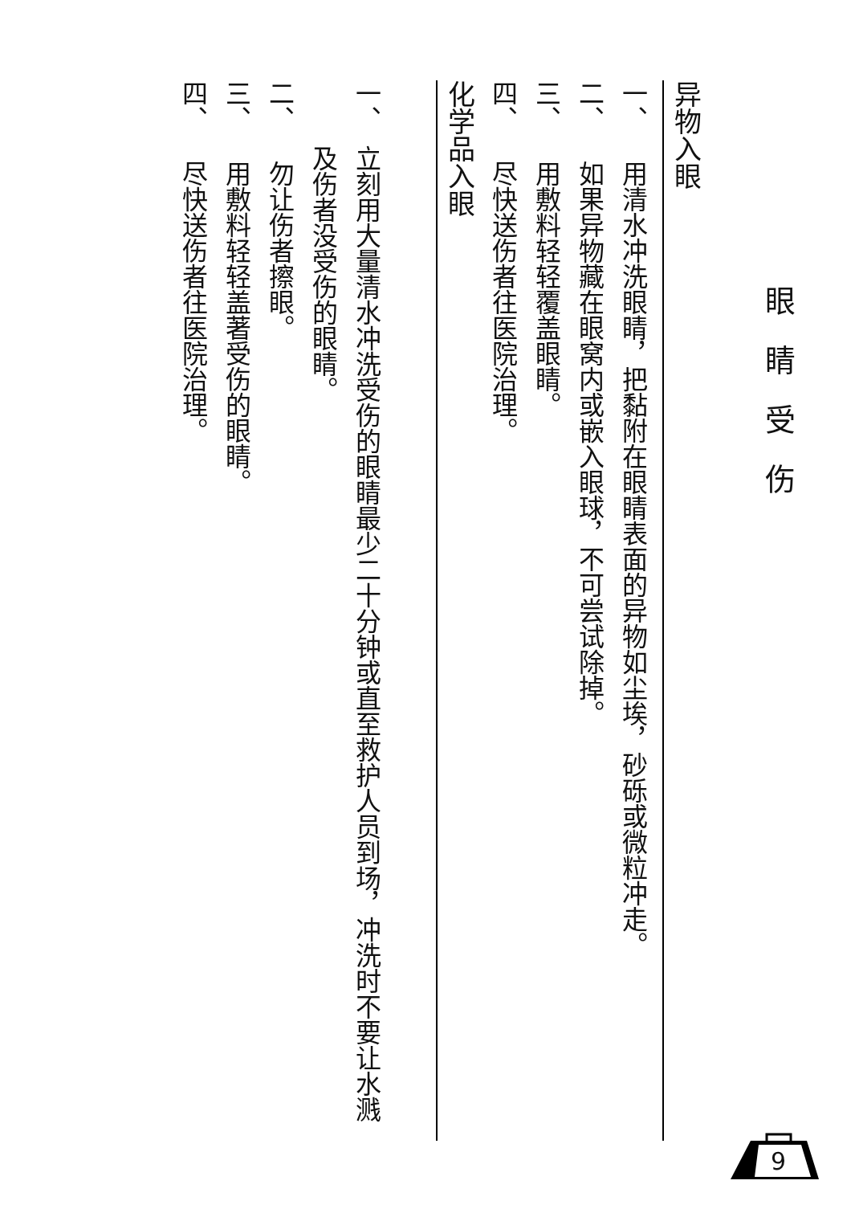眼睛受伤
异物入眼
一、 用清水冲洗眼睛，把黏附在眼睛表面的异物如尘埃，砂砾或微粒冲走。
二、 如果异物藏在眼窝内或嵌入眼球，不可尝试除掉。
三、 用敷料轻轻覆盖眼睛。
四、 尽快送伤者往医院治理。
化学品入眼
一、 立刻用大量清水冲洗受伤的眼睛最少二十分钟或直至救护人员到场，冲洗时不要让水溅及伤者没受伤的眼睛。
二、 勿让伤者擦眼。
三、 用敷料轻轻盖著受伤的眼睛。
四、 尽快送伤者往医院治理。
9